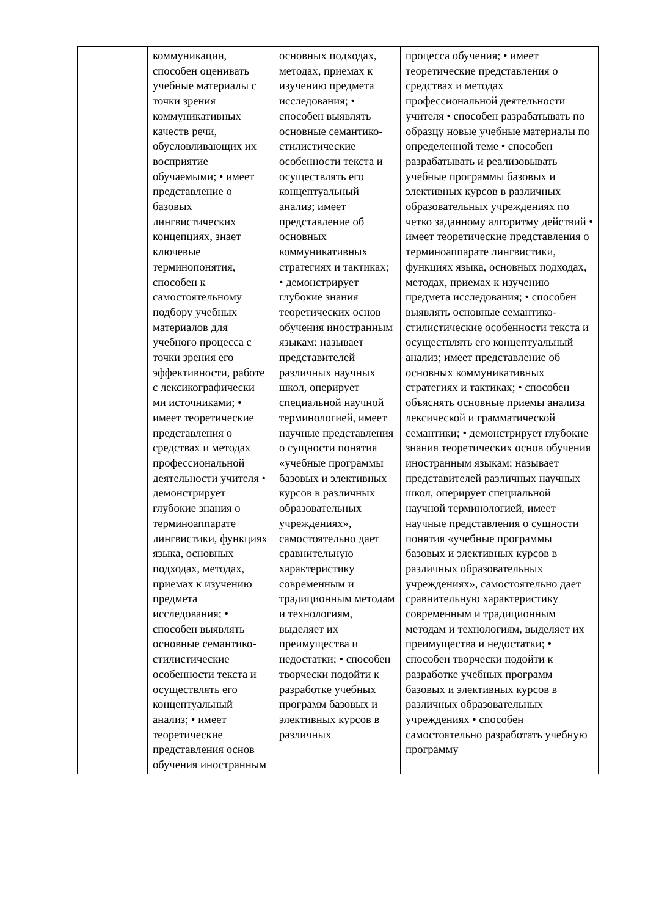| | коммуникации, способен оценивать учебные материалы с точки зрения коммуникативных качеств речи, обусловливающих их восприятие обучаемыми; • имеет представление о базовых лингвистических концепциях, знает ключевые терминопонятия, способен к самостоятельному подбору учебных материалов для учебного процесса с точки зрения его эффективности, работе с лексикографически ми источниками; • имеет теоретические представления о средствах и методах профессиональной деятельности учителя • демонстрирует глубокие знания о терминоаппарате лингвистики, функциях языка, основных подходах, методах, приемах к изучению предмета исследования; • способен выявлять основные семантико-стилистические особенности текста и осуществлять его концептуальный анализ; • имеет теоретические представления основ обучения иностранным | основных подходах, методах, приемах к изучению предмета исследования; • способен выявлять основные семантико-стилистические особенности текста и осуществлять его концептуальный анализ; имеет представление об основных коммуникативных стратегиях и тактиках; • демонстрирует глубокие знания теоретических основ обучения иностранным языкам: называет представителей различных научных школ, оперирует специальной научной терминологией, имеет научные представления о сущности понятия «учебные программы базовых и элективных курсов в различных образовательных учреждениях», самостоятельно дает сравнительную характеристику современным и традиционным методам и технологиям, выделяет их преимущества и недостатки; • способен творчески подойти к разработке учебных программ базовых и элективных курсов в различных | процесса обучения; • имеет теоретические представления о средствах и методах профессиональной деятельности учителя • способен разрабатывать по образцу новые учебные материалы по определенной теме • способен разрабатывать и реализовывать учебные программы базовых и элективных курсов в различных образовательных учреждениях по четко заданному алгоритму действий • имеет теоретические представления о терминоаппарате лингвистики, функциях языка, основных подходах, методах, приемах к изучению предмета исследования; • способен выявлять основные семантико-стилистические особенности текста и осуществлять его концептуальный анализ; имеет представление об основных коммуникативных стратегиях и тактиках; • способен объяснять основные приемы анализа лексической и грамматической семантики; • демонстрирует глубокие знания теоретических основ обучения иностранным языкам: называет представителей различных научных школ, оперирует специальной научной терминологией, имеет научные представления о сущности понятия «учебные программы базовых и элективных курсов в различных образовательных учреждениях», самостоятельно дает сравнительную характеристику современным и традиционным методам и технологиям, выделяет их преимущества и недостатки; • способен творчески подойти к разработке учебных программ базовых и элективных курсов в различных образовательных учреждениях • способен самостоятельно разработать учебную программу |